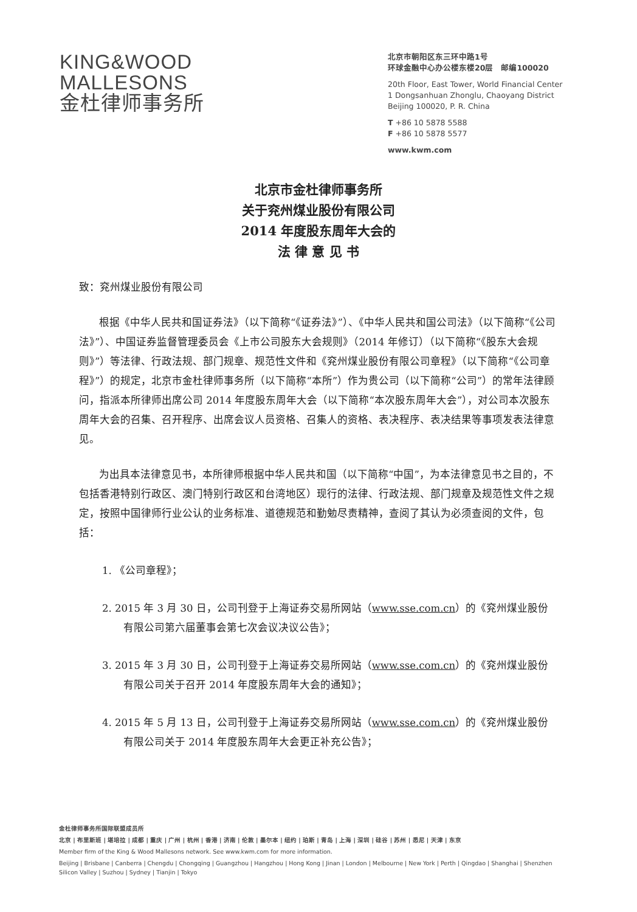KING&WOOD
MALLESONS
金杜律师事务所
北京市朝阳区东三环中路1号
环球金融中心办公楼东楼20层　邮编100020
20th Floor, East Tower, World Financial Center
1 Dongsanhuan Zhonglu, Chaoyang District
Beijing 100020, P. R. China
T +86 10 5878 5588
F +86 10 5878 5577
www.kwm.com
北京市金杜律师事务所
关于兖州煤业股份有限公司
2014 年度股东周年大会的
法 律 意 见 书
致：兖州煤业股份有限公司
根据《中华人民共和国证券法》（以下简称“《证券法》”）、《中华人民共和国公司法》（以下简称“《公司法》”）、中国证券监督管理委员会《上市公司股东大会规则》（2014 年修订）（以下简称“《股东大会规则》”）等法律、行政法规、部门规章、规范性文件和《兖州煤业股份有限公司章程》（以下简称“《公司章程》”）的规定，北京市金杜律师事务所（以下简称“本所”）作为贵公司（以下简称“公司”）的常年法律顾问，指派本所律师出席公司 2014 年度股东周年大会（以下简称“本次股东周年大会”），对公司本次股东周年大会的召集、召开程序、出席会议人员资格、召集人的资格、表决程序、表决结果等事项发表法律意见。
为出具本法律意见书，本所律师根据中华人民共和国（以下简称“中国”，为本法律意见书之目的，不包括香港特别行政区、澳门特别行政区和台湾地区）现行的法律、行政法规、部门规章及规范性文件之规定，按照中国律师行业公认的业务标准、道德规范和勤勉尽责精神，查阅了其认为必须查阅的文件，包括：
1. 《公司章程》；
2. 2015 年 3 月 30 日，公司刊登于上海证券交易所网站（www.sse.com.cn）的《兖州煤业股份有限公司第六届董事会第七次会议决议公告》；
3. 2015 年 3 月 30 日，公司刊登于上海证券交易所网站（www.sse.com.cn）的《兖州煤业股份有限公司关于召开 2014 年度股东周年大会的通知》；
4. 2015 年 5 月 13 日，公司刊登于上海证券交易所网站（www.sse.com.cn）的《兖州煤业股份有限公司关于 2014 年度股东周年大会更正补充公告》；
金杜律师事务所国际联盟成员所
北京 | 布里斯班 | 堪培拉 | 成都 | 重庆 | 广州 | 杭州 | 香港 | 济南 | 伦敦 | 墨尔本 | 纽约 | 珀斯 | 青岛 | 上海 | 深圳 | 硅谷 | 苏州 | 悉尼 | 天津 | 东京
Member firm of the King & Wood Mallesons network. See www.kwm.com for more information.
Beijing | Brisbane | Canberra | Chengdu | Chongqing | Guangzhou | Hangzhou | Hong Kong | Jinan | London | Melbourne | New York | Perth | Qingdao | Shanghai | Shenzhen
Silicon Valley | Suzhou | Sydney | Tianjin | Tokyo